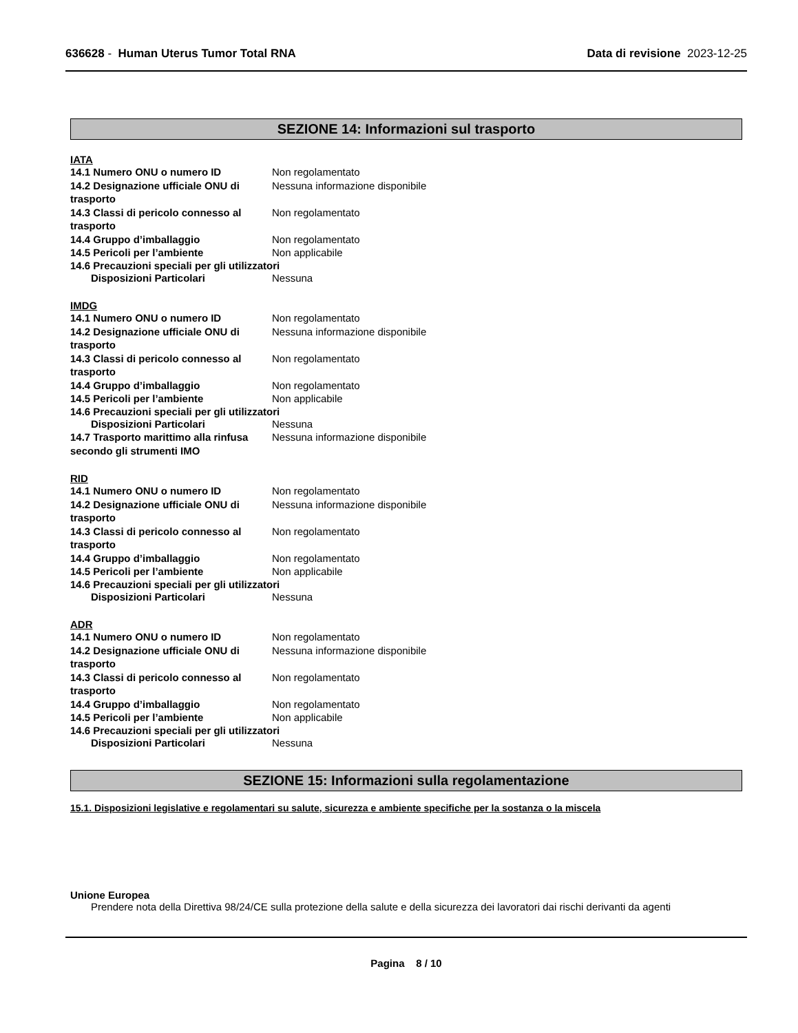636628 - Human Uterus Tumor Total RNA Data di revisione 2023-12-25
SEZIONE 14: Informazioni sul trasporto
IATA
14.1 Numero ONU o numero ID Non regolamentato
14.2 Designazione ufficiale ONU di trasporto
Nessuna informazione disponibile
14.3 Classi di pericolo connesso al trasporto
Non regolamentato
14.4 Gruppo d’imballaggio Non regolamentato
14.5 Pericoli per l’ambiente Non applicabile
14.6 Precauzioni speciali per gli utilizzatori
Disposizioni Particolari Nessuna
IMDG
14.1 Numero ONU o numero ID Non regolamentato
14.2 Designazione ufficiale ONU di trasporto
Nessuna informazione disponibile
14.3 Classi di pericolo connesso al trasporto
Non regolamentato
14.4 Gruppo d’imballaggio Non regolamentato
14.5 Pericoli per l’ambiente Non applicabile
14.6 Precauzioni speciali per gli utilizzatori
Disposizioni Particolari Nessuna
14.7 Trasporto marittimo alla rinfusa secondo gli strumenti IMO
Nessuna informazione disponibile
RID
14.1 Numero ONU o numero ID Non regolamentato
14.2 Designazione ufficiale ONU di trasporto
Nessuna informazione disponibile
14.3 Classi di pericolo connesso al trasporto
Non regolamentato
14.4 Gruppo d’imballaggio Non regolamentato
14.5 Pericoli per l’ambiente Non applicabile
14.6 Precauzioni speciali per gli utilizzatori
Disposizioni Particolari Nessuna
ADR
14.1 Numero ONU o numero ID Non regolamentato
14.2 Designazione ufficiale ONU di trasporto
Nessuna informazione disponibile
14.3 Classi di pericolo connesso al trasporto
Non regolamentato
14.4 Gruppo d’imballaggio Non regolamentato
14.5 Pericoli per l’ambiente Non applicabile
14.6 Precauzioni speciali per gli utilizzatori
Disposizioni Particolari Nessuna
SEZIONE 15: Informazioni sulla regolamentazione
15.1. Disposizioni legislative e regolamentari su salute, sicurezza e ambiente specifiche per la sostanza o la miscela
Unione Europea
Prendere nota della Direttiva 98/24/CE sulla protezione della salute e della sicurezza dei lavoratori dai rischi derivanti da agenti
Pagina 8 / 10